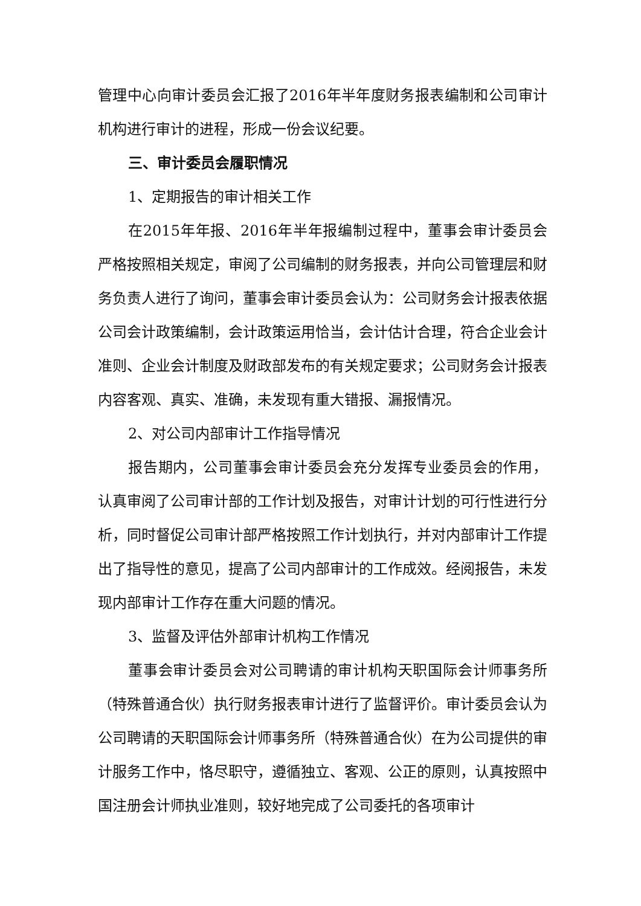管理中心向审计委员会汇报了2016年半年度财务报表编制和公司审计机构进行审计的进程，形成一份会议纪要。
三、审计委员会履职情况
1、定期报告的审计相关工作
在2015年年报、2016年半年报编制过程中，董事会审计委员会严格按照相关规定，审阅了公司编制的财务报表，并向公司管理层和财务负责人进行了询问，董事会审计委员会认为：公司财务会计报表依据公司会计政策编制，会计政策运用恰当，会计估计合理，符合企业会计准则、企业会计制度及财政部发布的有关规定要求；公司财务会计报表内容客观、真实、准确，未发现有重大错报、漏报情况。
2、对公司内部审计工作指导情况
报告期内，公司董事会审计委员会充分发挥专业委员会的作用，认真审阅了公司审计部的工作计划及报告，对审计计划的可行性进行分析，同时督促公司审计部严格按照工作计划执行，并对内部审计工作提出了指导性的意见，提高了公司内部审计的工作成效。经阅报告，未发现内部审计工作存在重大问题的情况。
3、监督及评估外部审计机构工作情况
董事会审计委员会对公司聘请的审计机构天职国际会计师事务所（特殊普通合伙）执行财务报表审计进行了监督评价。审计委员会认为公司聘请的天职国际会计师事务所（特殊普通合伙）在为公司提供的审计服务工作中，恪尽职守，遵循独立、客观、公正的原则，认真按照中国注册会计师执业准则，较好地完成了公司委托的各项审计